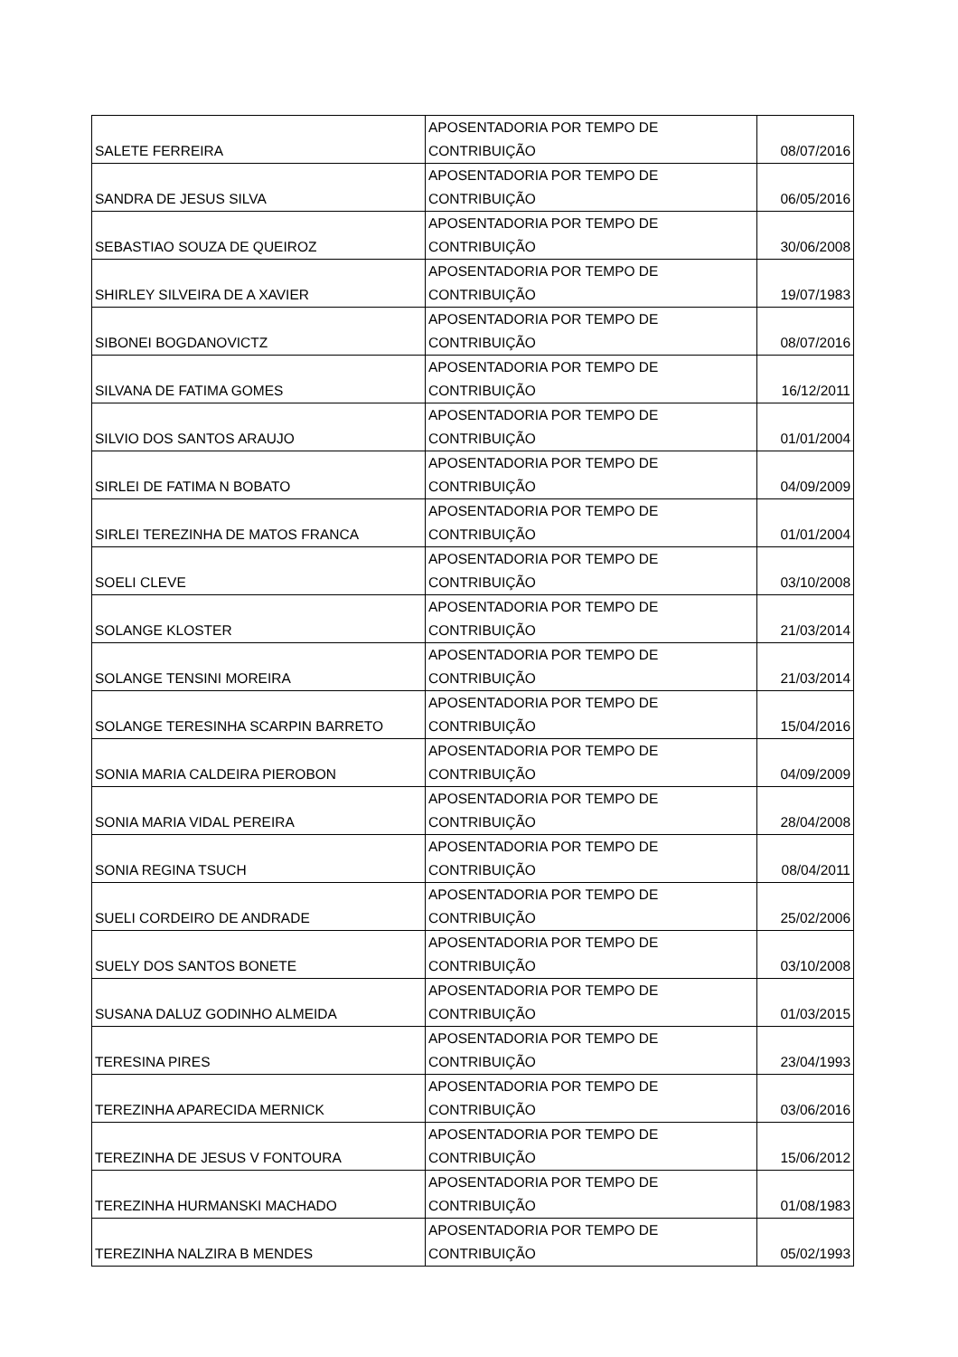| SALETE FERREIRA | APOSENTADORIA POR TEMPO DE CONTRIBUIÇÃO | 08/07/2016 |
| SANDRA DE JESUS SILVA | APOSENTADORIA POR TEMPO DE CONTRIBUIÇÃO | 06/05/2016 |
| SEBASTIAO SOUZA DE QUEIROZ | APOSENTADORIA POR TEMPO DE CONTRIBUIÇÃO | 30/06/2008 |
| SHIRLEY SILVEIRA DE A XAVIER | APOSENTADORIA POR TEMPO DE CONTRIBUIÇÃO | 19/07/1983 |
| SIBONEI BOGDANOVICTZ | APOSENTADORIA POR TEMPO DE CONTRIBUIÇÃO | 08/07/2016 |
| SILVANA DE FATIMA GOMES | APOSENTADORIA POR TEMPO DE CONTRIBUIÇÃO | 16/12/2011 |
| SILVIO DOS SANTOS ARAUJO | APOSENTADORIA POR TEMPO DE CONTRIBUIÇÃO | 01/01/2004 |
| SIRLEI DE FATIMA N BOBATO | APOSENTADORIA POR TEMPO DE CONTRIBUIÇÃO | 04/09/2009 |
| SIRLEI TEREZINHA DE MATOS FRANCA | APOSENTADORIA POR TEMPO DE CONTRIBUIÇÃO | 01/01/2004 |
| SOELI CLEVE | APOSENTADORIA POR TEMPO DE CONTRIBUIÇÃO | 03/10/2008 |
| SOLANGE KLOSTER | APOSENTADORIA POR TEMPO DE CONTRIBUIÇÃO | 21/03/2014 |
| SOLANGE TENSINI MOREIRA | APOSENTADORIA POR TEMPO DE CONTRIBUIÇÃO | 21/03/2014 |
| SOLANGE TERESINHA SCARPIN BARRETO | APOSENTADORIA POR TEMPO DE CONTRIBUIÇÃO | 15/04/2016 |
| SONIA MARIA CALDEIRA PIEROBON | APOSENTADORIA POR TEMPO DE CONTRIBUIÇÃO | 04/09/2009 |
| SONIA MARIA VIDAL PEREIRA | APOSENTADORIA POR TEMPO DE CONTRIBUIÇÃO | 28/04/2008 |
| SONIA REGINA TSUCH | APOSENTADORIA POR TEMPO DE CONTRIBUIÇÃO | 08/04/2011 |
| SUELI CORDEIRO DE ANDRADE | APOSENTADORIA POR TEMPO DE CONTRIBUIÇÃO | 25/02/2006 |
| SUELY DOS SANTOS BONETE | APOSENTADORIA POR TEMPO DE CONTRIBUIÇÃO | 03/10/2008 |
| SUSANA DALUZ GODINHO ALMEIDA | APOSENTADORIA POR TEMPO DE CONTRIBUIÇÃO | 01/03/2015 |
| TERESINA PIRES | APOSENTADORIA POR TEMPO DE CONTRIBUIÇÃO | 23/04/1993 |
| TEREZINHA APARECIDA MERNICK | APOSENTADORIA POR TEMPO DE CONTRIBUIÇÃO | 03/06/2016 |
| TEREZINHA DE JESUS V FONTOURA | APOSENTADORIA POR TEMPO DE CONTRIBUIÇÃO | 15/06/2012 |
| TEREZINHA HURMANSKI MACHADO | APOSENTADORIA POR TEMPO DE CONTRIBUIÇÃO | 01/08/1983 |
| TEREZINHA NALZIRA B MENDES | APOSENTADORIA POR TEMPO DE CONTRIBUIÇÃO | 05/02/1993 |